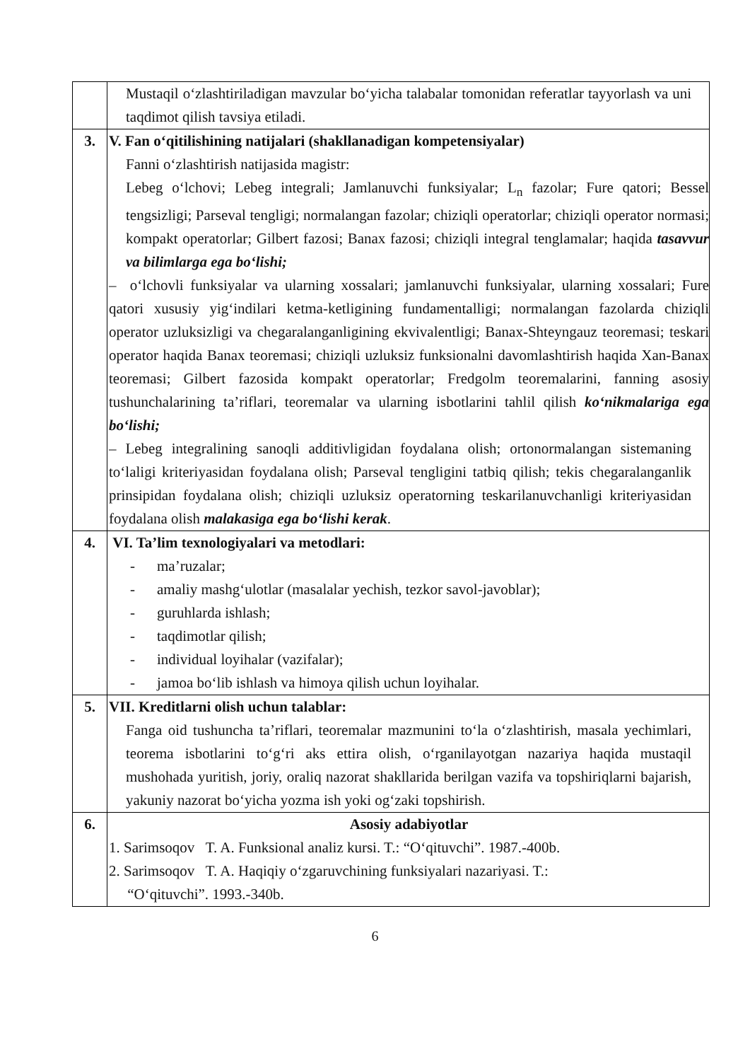| | Mustaqil o‘zlashtiriladigan mavzular bo‘yicha talabalar tomonidan referatlar tayyorlash va uni taqdimot qilish tavsiya etiladi. |
| 3. | V. Fan o‘qitilishining natijalari (shakllanadigan kompetensiyalar) Fanni o‘zlashtirish natijasida magistr: Lebeg o‘lchovi; Lebeg integrali; Jamlanuvchi funksiyalar; L<sub>n</sub> fazolar; Fure qatori; Bessel tengsizligi; Parseval tengligi; normalangan fazolar; chiziqli operatorlar; chiziqli operator normasi; kompakt operatorlar; Gilbert fazosi; Banax fazosi; chiziqli integral tenglamalar; haqida tasavvur va bilimlarga ega bo‘lishi; – o‘lchovli funksiyalar va ularning xossalari; jamlanuvchi funksiyalar, ularning xossalari; Fure qatori xususiy yig‘indilari ketma-ketligining fundamentalligi; normalangan fazolarda chiziqli operator uzluksizligi va chegaralanganligining ekvivalentligi; Banax-Shteyngauz teoremasi; teskari operator haqida Banax teoremasi; chiziqli uzluksiz funksionalni davomlashtirish haqida Xan-Banax teoremasi; Gilbert fazosida kompakt operatorlar; Fredgolm teoremalarini, fanning asosiy tushunchalarining ta’riflari, teoremalar va ularning isbotlarini tahlil qilish ko‘nikmalariga ega bo‘lishi; – Lebeg integralining sanoqli additivligidan foydalana olish; ortonormalangan sistemaning to‘laligi kriteriyasidan foydalana olish; Parseval tengligini tatbiq qilish; tekis chegaralanganlik prinsipidan foydalana olish; chiziqli uzluksiz operatorning teskarilanuvchanligi kriteriyasidan foydalana olish malakasiga ega bo‘lishi kerak . |
| 4. | VI. Ta’lim texnologiyalari va metodlari: - ma’ruzalar; - amaliy mashg‘ulotlar (masalalar yechish, tezkor savol-javoblar); - guruhlarda ishlash; - taqdimotlar qilish; - individual loyihalar (vazifalar); - jamoa bo‘lib ishlash va himoya qilish uchun loyihalar. |
| 5. | VII. Kreditlarni olish uchun talablar: Fanga oid tushuncha ta’riflari, teoremalar mazmunini to‘la o‘zlashtirish, masala yechimlari, teorema isbotlarini to‘g‘ri aks ettira olish, o‘rganilayotgan nazariya haqida mustaqil mushohada yuritish, joriy, oraliq nazorat shakllarida berilgan vazifa va topshiriqlarni bajarish, yakuniy nazorat bo‘yicha yozma ish yoki og‘zaki topshirish. |
| 6. | Asosiy adabiyotlar 1. Sarimsoqov T. A. Funksional analiz kursi. T.: “O‘qituvchi”. 1987.-400b. 2. Sarimsoqov T. A. Haqiqiy o‘zgaruvchining funksiyalari nazariyasi. T.: “O‘qituvchi”. 1993.-340b. |
6